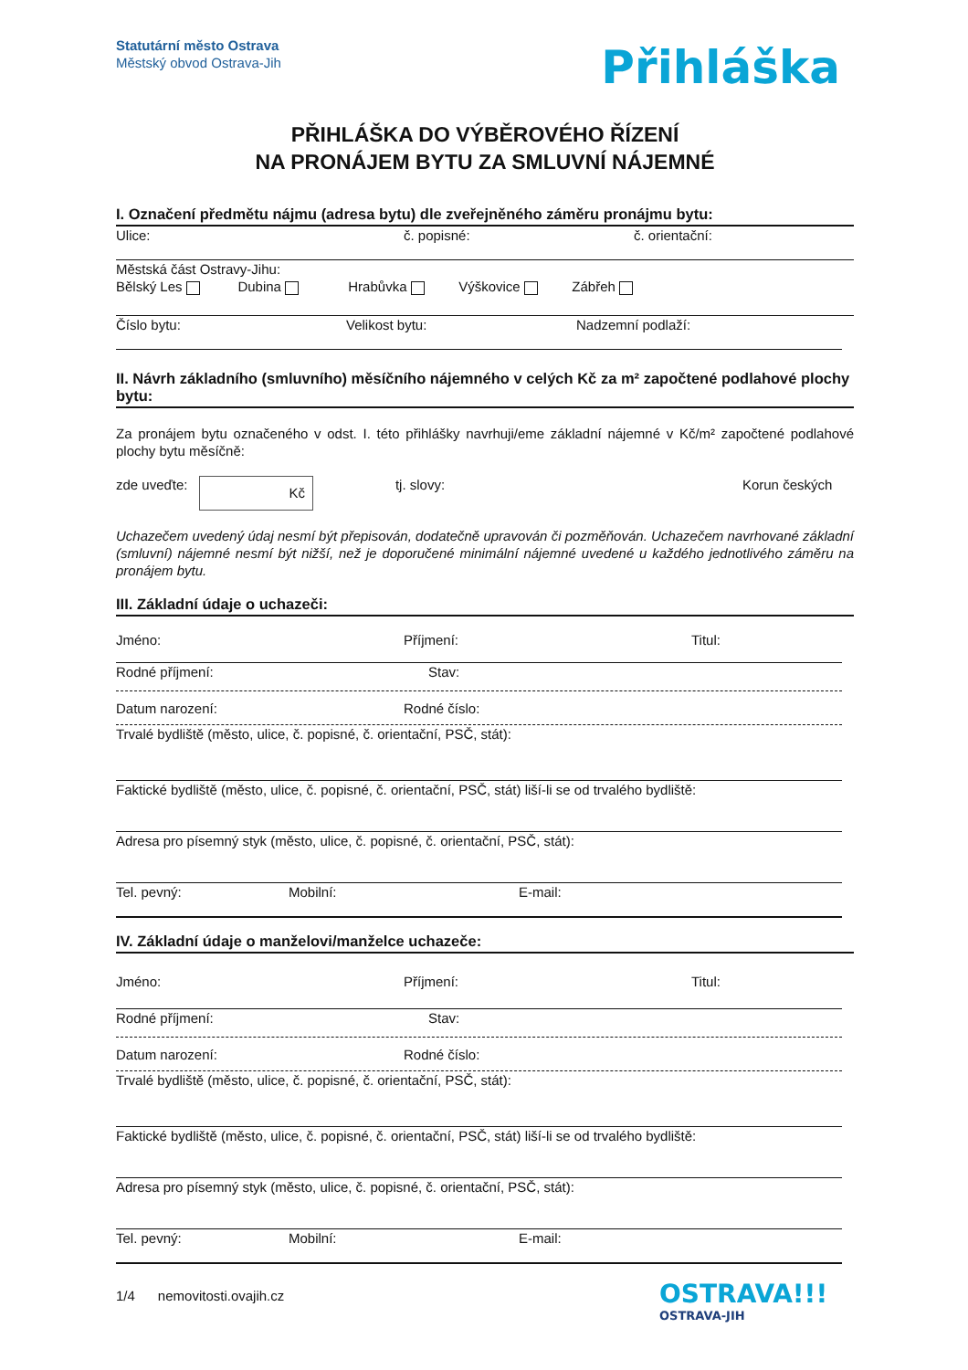Statutární město Ostrava
Městský obvod Ostrava-Jih
Přihláška
PŘIHLÁŠKA DO VÝBĚROVÉHO ŘÍZENÍ
NA PRONÁJEM BYTU ZA SMLUVNÍ NÁJEMNÉ
I. Označení předmětu nájmu (adresa bytu) dle zveřejněného záměru pronájmu bytu:
Ulice: č. popisné: č. orientační:
Městská část Ostravy-Jihu:
Bělský Les Dubina Hrabůvka Výškovice Zábřeh
Číslo bytu: Velikost bytu: Nadzemní podlaží:
II. Návrh základního (smluvního) měsíčního nájemného v celých Kč za m² započtené podlahové plochy bytu:
Za pronájem bytu označeného v odst. I. této přihlášky navrhuji/eme základní nájemné v Kč/m² započtené podlahové plochy bytu měsíčně:
zde uveďte: Kč tj. slovy: Korun českých
Uchazečem uvedený údaj nesmí být přepisován, dodatečně upravován či pozměňován. Uchazečem navrhované základní (smluvní) nájemné nesmí být nižší, než je doporučené minimální nájemné uvedené u každého jednotlivého záměru na pronájem bytu.
III. Základní údaje o uchazeči:
Jméno: Příjmení: Titul:
Rodné příjmení: Stav:
Datum narození: Rodné číslo:
Trvalé bydliště (město, ulice, č. popisné, č. orientační, PSČ, stát):
Faktické bydliště (město, ulice, č. popisné, č. orientační, PSČ, stát) liší-li se od trvalého bydliště:
Adresa pro písemný styk (město, ulice, č. popisné, č. orientační, PSČ, stát):
Tel. pevný: Mobilní: E-mail:
IV. Základní údaje o manželovi/manželce uchazeče:
Jméno: Příjmení: Titul:
Rodné příjmení: Stav:
Datum narození: Rodné číslo:
Trvalé bydliště (město, ulice, č. popisné, č. orientační, PSČ, stát):
Faktické bydliště (město, ulice, č. popisné, č. orientační, PSČ, stát) liší-li se od trvalého bydliště:
Adresa pro písemný styk (město, ulice, č. popisné, č. orientační, PSČ, stát):
Tel. pevný: Mobilní: E-mail:
1/4 nemovitosti.ovajih.cz
OSTRAVA!!!
OSTRAVA-JIH